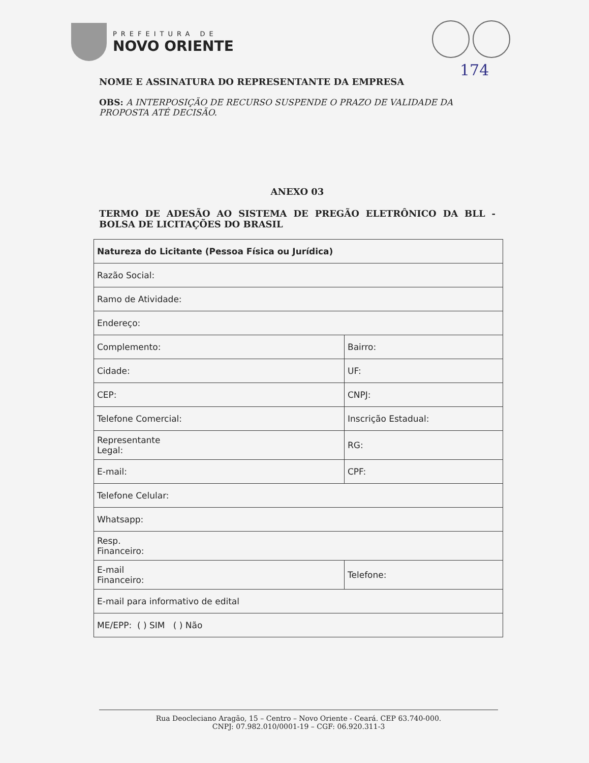PREFEITURA DE
NOVO ORIENTE
174
NOME E ASSINATURA DO REPRESENTANTE DA EMPRESA
OBS: A INTERPOSIÇÃO DE RECURSO SUSPENDE O PRAZO DE VALIDADE DA PROPOSTA ATÉ DECISÃO.
ANEXO 03
TERMO DE ADESÃO AO SISTEMA DE PREGÃO ELETRÔNICO DA BLL - BOLSA DE LICITAÇÕES DO BRASIL
| Natureza do Licitante (Pessoa Física ou Jurídica) | |
| Razão Social: | |
| Ramo de Atividade: | |
| Endereço: | |
| Complemento: | Bairro: |
| Cidade: | UF: |
| CEP: | CNPJ: |
| Telefone Comercial: | Inscrição Estadual: |
| Representante Legal: | RG: |
| E-mail: | CPF: |
| Telefone Celular: | |
| Whatsapp: | |
| Resp. Financeiro: | |
| E-mail Financeiro: | Telefone: |
| E-mail para informativo de edital | |
| ME/EPP: ( ) SIM ( ) Não | |
Rua Deocleciano Aragão, 15 – Centro – Novo Oriente - Ceará. CEP 63.740-000.
CNPJ: 07.982.010/0001-19 – CGF: 06.920.311-3